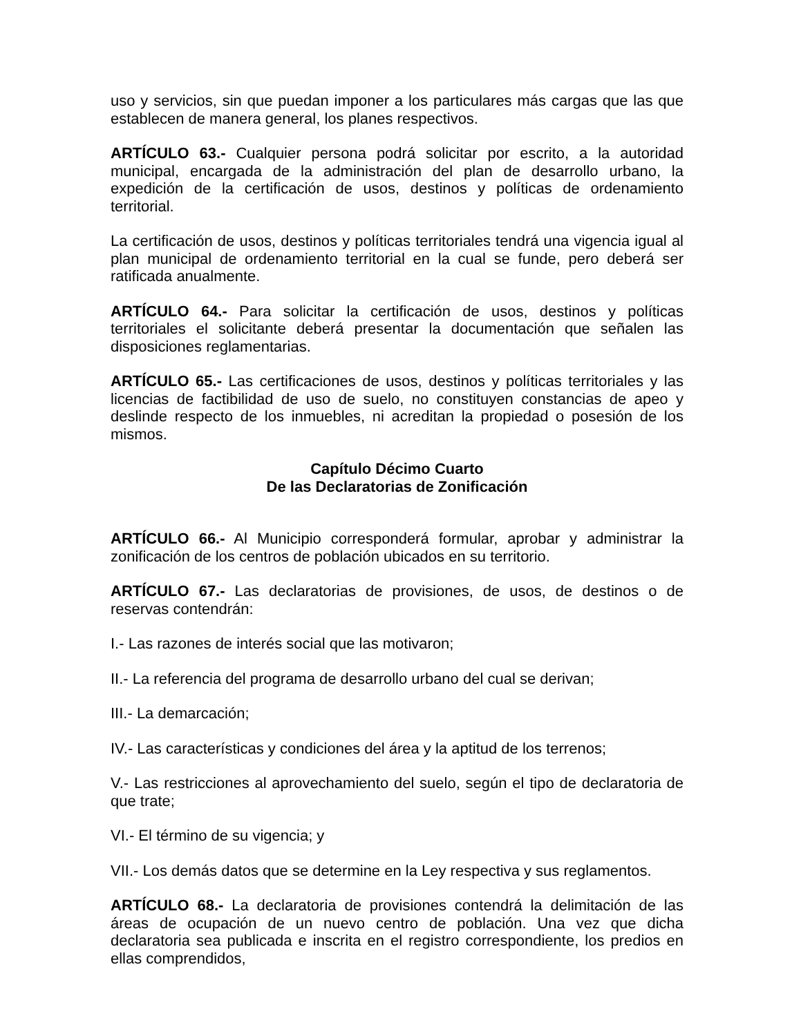uso y servicios, sin que puedan imponer a los particulares más cargas que las que establecen de manera general, los planes respectivos.
ARTÍCULO 63.- Cualquier persona podrá solicitar por escrito, a la autoridad municipal, encargada de la administración del plan de desarrollo urbano, la expedición de la certificación de usos, destinos y políticas de ordenamiento territorial.
La certificación de usos, destinos y políticas territoriales tendrá una vigencia igual al plan municipal de ordenamiento territorial en la cual se funde, pero deberá ser ratificada anualmente.
ARTÍCULO 64.- Para solicitar la certificación de usos, destinos y políticas territoriales el solicitante deberá presentar la documentación que señalen las disposiciones reglamentarias.
ARTÍCULO 65.- Las certificaciones de usos, destinos y políticas territoriales y las licencias de factibilidad de uso de suelo, no constituyen constancias de apeo y deslinde respecto de los inmuebles, ni acreditan la propiedad o posesión de los mismos.
Capítulo Décimo Cuarto
De las Declaratorias de Zonificación
ARTÍCULO 66.- Al Municipio corresponderá formular, aprobar y administrar la zonificación de los centros de población ubicados en su territorio.
ARTÍCULO 67.- Las declaratorias de provisiones, de usos, de destinos o de reservas contendrán:
I.- Las razones de interés social que las motivaron;
II.- La referencia del programa de desarrollo urbano del cual se derivan;
III.- La demarcación;
IV.- Las características y condiciones del área y la aptitud de los terrenos;
V.- Las restricciones al aprovechamiento del suelo, según el tipo de declaratoria de que trate;
VI.- El término de su vigencia; y
VII.- Los demás datos que se determine en la Ley respectiva y sus reglamentos.
ARTÍCULO 68.- La declaratoria de provisiones contendrá la delimitación de las áreas de ocupación de un nuevo centro de población. Una vez que dicha declaratoria sea publicada e inscrita en el registro correspondiente, los predios en ellas comprendidos,